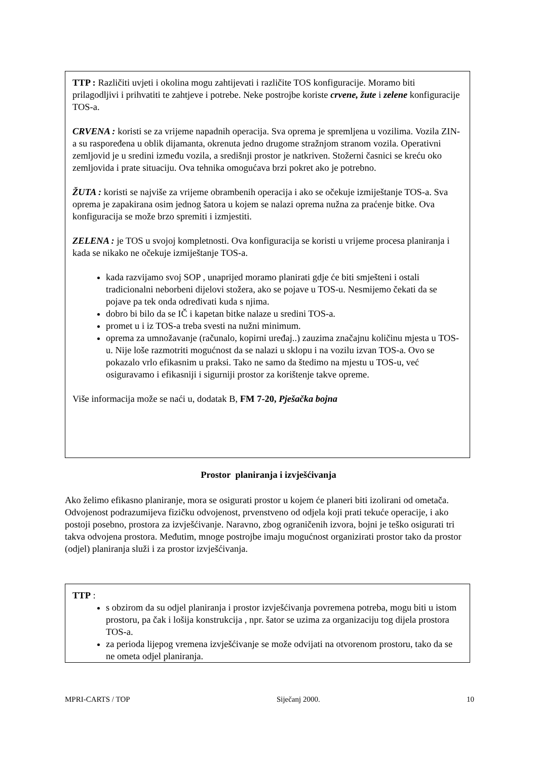TTP : Različiti uvjeti i okolina mogu zahtijevati i različite TOS konfiguracije. Moramo biti prilagodljivi i prihvatiti te zahtjeve i potrebe. Neke postrojbe koriste crvene, žute i zelene konfiguracije TOS-a.
CRVENA : koristi se za vrijeme napadnih operacija. Sva oprema je spremljena u vozilima. Vozila ZIN-a su raspoređena u oblik dijamanta, okrenuta jedno drugome stražnjom stranom vozila. Operativni zemljovid je u sredini između vozila, a središnji prostor je natkriven. Stožerni časnici se kreću oko zemljovida i prate situaciju. Ova tehnika omogućava brzi pokret ako je potrebno.
ŽUTA : koristi se najviše za vrijeme obrambenih operacija i ako se očekuje izmiještanje TOS-a. Sva oprema je zapakirana osim jednog šatora u kojem se nalazi oprema nužna za praćenje bitke. Ova konfiguracija se može brzo spremiti i izmjestiti.
ZELENA : je TOS u svojoj kompletnosti. Ova konfiguracija se koristi u vrijeme procesa planiranja i kada se nikako ne očekuje izmiještanje TOS-a.
kada razvijamo svoj SOP , unaprijed moramo planirati gdje će biti smješteni i ostali tradicionalni neborbeni dijelovi stožera, ako se pojave u TOS-u. Nesmijemo čekati da se pojave pa tek onda određivati kuda s njima.
dobro bi bilo da se IČ i kapetan bitke nalaze u sredini TOS-a.
promet u i iz TOS-a treba svesti na nužni minimum.
oprema za umnožavanje (računalo, kopirni uređaj..) zauzima značajnu količinu mjesta u TOS-u. Nije loše razmotriti mogućnost da se nalazi u sklopu i na vozilu izvan TOS-a. Ovo se pokazalo vrlo efikasnim u praksi. Tako ne samo da štedimo na mjestu u TOS-u, već osiguravamo i efikasniji i sigurniji prostor za korištenje takve opreme.
Više informacija može se naći u, dodatak B, FM 7-20, Pješačka bojna
Prostor planiranja i izvješćivanja
Ako želimo efikasno planiranje, mora se osigurati prostor u kojem će planeri biti izolirani od ometača. Odvojenost podrazumijeva fizičku odvojenost, prvenstveno od odjela koji prati tekuće operacije, i ako postoji posebno, prostora za izvješćivanje. Naravno, zbog ograničenih izvora, bojni je teško osigurati tri takva odvojena prostora. Međutim, mnoge postrojbe imaju mogućnost organizirati prostor tako da prostor (odjel) planiranja služi i za prostor izvješćivanja.
TTP :
s obzirom da su odjel planiranja i prostor izvješćivanja povremena potreba, mogu biti u istom prostoru, pa čak i lošija konstrukcija , npr. šator se uzima za organizaciju tog dijela prostora TOS-a.
za perioda lijepog vremena izvješćivanje se može odvijati na otvorenom prostoru, tako da se ne ometa odjel planiranja.
MPRI-CARTS / TOP Siječanj 2000. 10